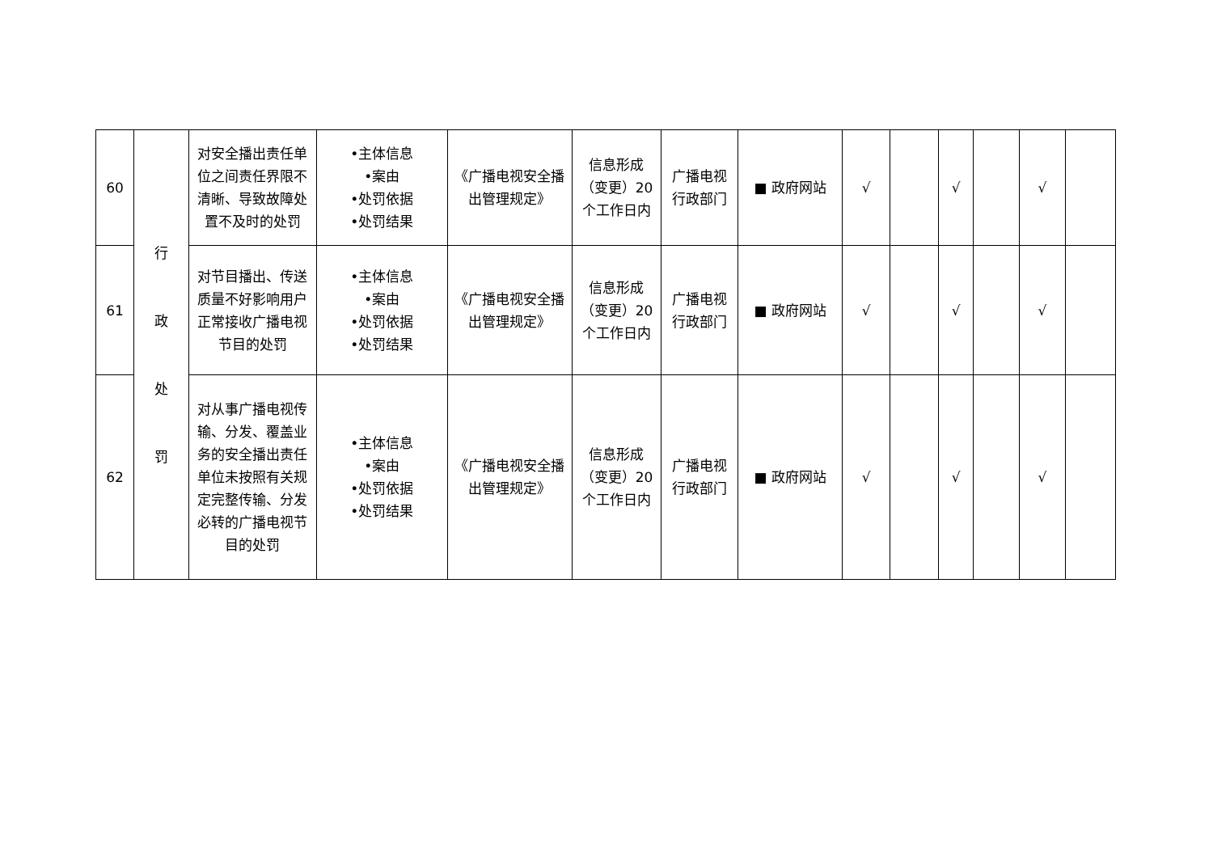| 60 | 行 政 处 罚 | 对安全播出责任单位之间责任界限不清晰、导致故障处置不及时的处罚 | •主体信息 •案由 •处罚依据 •处罚结果 | 《广播电视安全播出管理规定》 | 信息形成（变更）20个工作日内 | 广播电视行政部门 | ■ 政府网站 | √ | | √ | | √ | |
| 61 | | 对节目播出、传送质量不好影响用户正常接收广播电视节目的处罚 | •主体信息 •案由 •处罚依据 •处罚结果 | 《广播电视安全播出管理规定》 | 信息形成（变更）20个工作日内 | 广播电视行政部门 | ■ 政府网站 | √ | | √ | | √ | |
| 62 | | 对从事广播电视传输、分发、覆盖业务的安全播出责任单位未按照有关规定完整传输、分发必转的广播电视节目的处罚 | •主体信息 •案由 •处罚依据 •处罚结果 | 《广播电视安全播出管理规定》 | 信息形成（变更）20个工作日内 | 广播电视行政部门 | ■ 政府网站 | √ | | √ | | √ | |